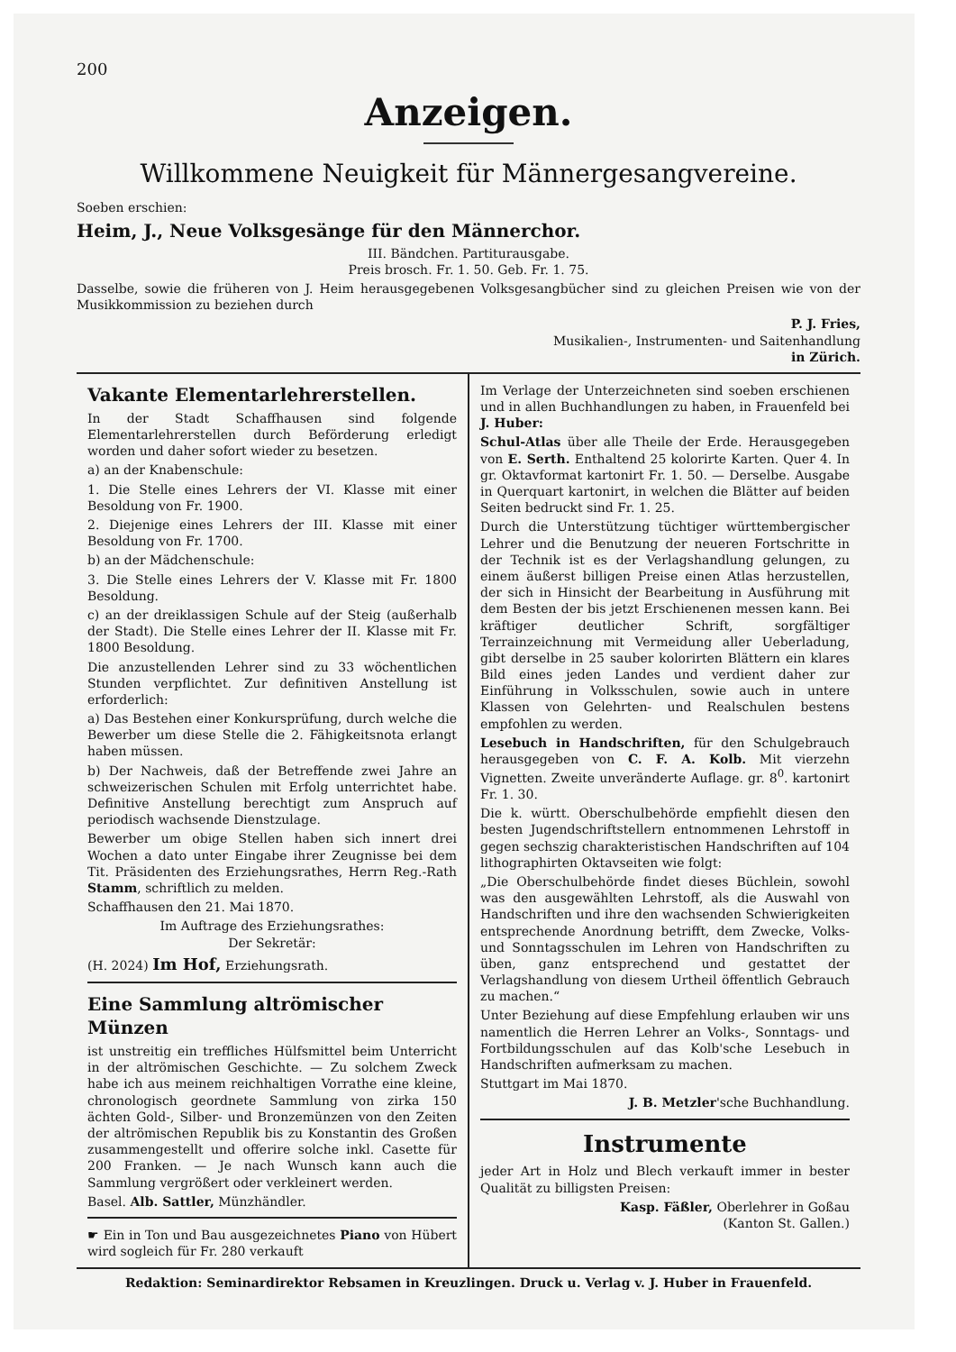200
Anzeigen.
Willkommene Neuigkeit für Männergesangvereine.
Soeben erschien:
Heim, J., Neue Volksgesänge für den Männerchor.
III. Bändchen. Partiturausgabe.
Preis brosch. Fr. 1. 50. Geb. Fr. 1. 75.
Dasselbe, sowie die früheren von J. Heim herausgegebenen Volksgesangbücher sind zu gleichen Preisen wie von der Musikkommission zu beziehen durch
P. J. Fries,
Musikalien-, Instrumenten- und Saitenhandlung
in Zürich.
Vakante Elementarlehrerstellen.
In der Stadt Schaffhausen sind folgende Elementarlehrerstellen durch Beförderung erledigt worden und daher sofort wieder zu besetzen.
a) an der Knabenschule:
1. Die Stelle eines Lehrers der VI. Klasse mit einer Besoldung von Fr. 1900.
2. Diejenige eines Lehrers der III. Klasse mit einer Besoldung von Fr. 1700.
b) an der Mädchenschule:
3. Die Stelle eines Lehrers der V. Klasse mit Fr. 1800 Besoldung.
c) an der dreiklassigen Schule auf der Steig (außerhalb der Stadt). Die Stelle eines Lehrer der II. Klasse mit Fr. 1800 Besoldung.
Die anzustellenden Lehrer sind zu 33 wöchentlichen Stunden verpflichtet. Zur definitiven Anstellung ist erforderlich:
a) Das Bestehen einer Konkursprüfung, durch welche die Bewerber um diese Stelle die 2. Fähigkeitsnota erlangt haben müssen.
b) Der Nachweis, daß der Betreffende zwei Jahre an schweizerischen Schulen mit Erfolg unterrichtet habe. Definitive Anstellung berechtigt zum Anspruch auf periodisch wachsende Dienstzulage.
Bewerber um obige Stellen haben sich innert drei Wochen a dato unter Eingabe ihrer Zeugnisse bei dem Tit. Präsidenten des Erziehungsrathes, Herrn Reg.-Rath Stamm, schriftlich zu melden.
Schaffhausen den 21. Mai 1870.
Im Auftrage des Erziehungsrathes:
Der Sekretär:
(H. 2024) Im Hof, Erziehungsrath.
Eine Sammlung altrömischer Münzen
ist unstreitig ein treffliches Hülfsmittel beim Unterricht in der altrömischen Geschichte. — Zu solchem Zweck habe ich aus meinem reichhaltigen Vorrathe eine kleine, chronologisch geordnete Sammlung von zirka 150 ächten Gold-, Silber- und Bronzemünzen von den Zeiten der altrömischen Republik bis zu Konstantin des Großen zusammengestellt und offerire solche inkl. Casette für 200 Franken. — Je nach Wunsch kann auch die Sammlung vergrößert oder verkleinert werden.
Basel. Alb. Sattler, Münzhändler.
☛ Ein in Ton und Bau ausgezeichnetes Piano von Hübert wird sogleich für Fr. 280 verkauft
Im Verlage der Unterzeichneten sind soeben erschienen und in allen Buchhandlungen zu haben, in Frauenfeld bei J. Huber:
Schul-Atlas über alle Theile der Erde. Herausgegeben von E. Serth. Enthaltend 25 kolorirte Karten. Quer 4. In gr. Oktavformat kartonirt Fr. 1. 50. — Derselbe. Ausgabe in Querquart kartonirt, in welchen die Blätter auf beiden Seiten bedruckt sind Fr. 1. 25.
Durch die Unterstützung tüchtiger württembergischer Lehrer und die Benutzung der neueren Fortschritte in der Technik ist es der Verlagshandlung gelungen, zu einem äußerst billigen Preise einen Atlas herzustellen, der sich in Hinsicht der Bearbeitung in Ausführung mit dem Besten der bis jetzt Erschienenen messen kann. Bei kräftiger deutlicher Schrift, sorgfältiger Terrainzeichnung mit Vermeidung aller Ueberladung, gibt derselbe in 25 sauber kolorirten Blättern ein klares Bild eines jeden Landes und verdient daher zur Einführung in Volksschulen, sowie auch in untere Klassen von Gelehrten- und Realschulen bestens empfohlen zu werden.
Lesebuch in Handschriften, für den Schulgebrauch herausgegeben von C. F. A. Kolb. Mit vierzehn Vignetten. Zweite unveränderte Auflage. gr. 8<sup>0</sup>. kartonirt Fr. 1. 30.
Die k. württ. Oberschulbehörde empfiehlt diesen den besten Jugendschriftstellern entnommenen Lehrstoff in gegen sechszig charakteristischen Handschriften auf 104 lithographirten Oktavseiten wie folgt:
„Die Oberschulbehörde findet dieses Büchlein, sowohl was den ausgewählten Lehrstoff, als die Auswahl von Handschriften und ihre den wachsenden Schwierigkeiten entsprechende Anordnung betrifft, dem Zwecke, Volks- und Sonntagsschulen im Lehren von Handschriften zu üben, ganz entsprechend und gestattet der Verlagshandlung von diesem Urtheil öffentlich Gebrauch zu machen.“
Unter Beziehung auf diese Empfehlung erlauben wir uns namentlich die Herren Lehrer an Volks-, Sonntags- und Fortbildungsschulen auf das Kolb'sche Lesebuch in Handschriften aufmerksam zu machen.
Stuttgart im Mai 1870.
J. B. Metzler'sche Buchhandlung.
Instrumente
jeder Art in Holz und Blech verkauft immer in bester Qualität zu billigsten Preisen:
Kasp. Fäßler, Oberlehrer in Goßau
(Kanton St. Gallen.)
Redaktion: Seminardirektor Rebsamen in Kreuzlingen. Druck u. Verlag v. J. Huber in Frauenfeld.